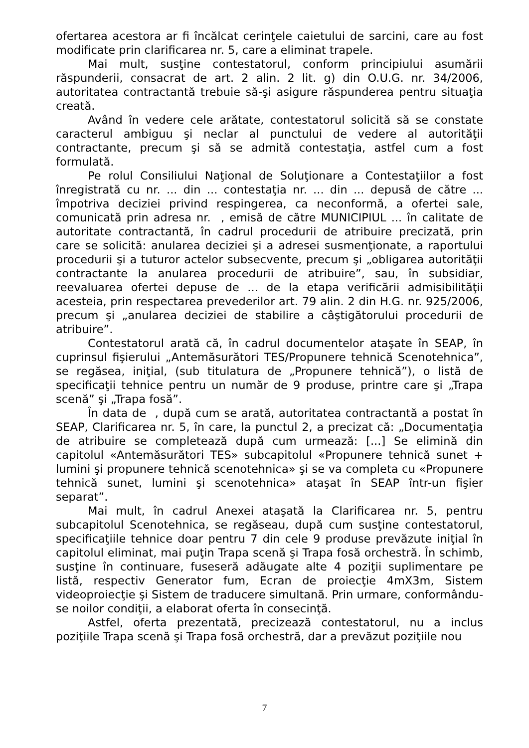ofertarea acestora ar fi încălcat cerinţele caietului de sarcini, care au fost modificate prin clarificarea nr. 5, care a eliminat trapele.
Mai mult, susţine contestatorul, conform principiului asumării răspunderii, consacrat de art. 2 alin. 2 lit. g) din O.U.G. nr. 34/2006, autoritatea contractantă trebuie să-şi asigure răspunderea pentru situaţia creată.
Având în vedere cele arătate, contestatorul solicită să se constate caracterul ambiguu şi neclar al punctului de vedere al autorităţii contractante, precum şi să se admită contestaţia, astfel cum a fost formulată.
Pe rolul Consiliului Naţional de Soluţionare a Contestaţiilor a fost înregistrată cu nr. ... din ... contestaţia nr. ... din ... depusă de către ... împotriva deciziei privind respingerea, ca neconformă, a ofertei sale, comunicată prin adresa nr. , emisă de către MUNICIPIUL ... în calitate de autoritate contractantă, în cadrul procedurii de atribuire precizată, prin care se solicită: anularea deciziei şi a adresei susmenţionate, a raportului procedurii şi a tuturor actelor subsecvente, precum şi „obligarea autorităţii contractante la anularea procedurii de atribuire”, sau, în subsidiar, reevaluarea ofertei depuse de ... de la etapa verificării admisibilităţii acesteia, prin respectarea prevederilor art. 79 alin. 2 din H.G. nr. 925/2006, precum şi „anularea deciziei de stabilire a câştigătorului procedurii de atribuire”.
Contestatorul arată că, în cadrul documentelor ataşate în SEAP, în cuprinsul fişierului „Antemăsurători TES/Propunere tehnică Scenotehnica”, se regăsea, iniţial, (sub titulatura de „Propunere tehnică”), o listă de specificaţii tehnice pentru un număr de 9 produse, printre care şi „Trapa scenă” şi „Trapa fosă”.
În data de , după cum se arată, autoritatea contractantă a postat în SEAP, Clarificarea nr. 5, în care, la punctul 2, a precizat că: „Documentaţia de atribuire se completează după cum urmează: [...] Se elimină din capitolul «Antemăsurători TES» subcapitolul «Propunere tehnică sunet + lumini şi propunere tehnică scenotehnica» şi se va completa cu «Propunere tehnică sunet, lumini şi scenotehnica» ataşat în SEAP într-un fişier separat”.
Mai mult, în cadrul Anexei ataşată la Clarificarea nr. 5, pentru subcapitolul Scenotehnica, se regăseau, după cum susţine contestatorul, specificaţiile tehnice doar pentru 7 din cele 9 produse prevăzute iniţial în capitolul eliminat, mai puţin Trapa scenă şi Trapa fosă orchestră. În schimb, susţine în continuare, fuseseră adăugate alte 4 poziţii suplimentare pe listă, respectiv Generator fum, Ecran de proiecţie 4mX3m, Sistem videoproiecţie şi Sistem de traducere simultană. Prin urmare, conformându-se noilor condiţii, a elaborat oferta în consecinţă.
Astfel, oferta prezentată, precizează contestatorul, nu a inclus poziţiile Trapa scenă şi Trapa fosă orchestră, dar a prevăzut poziţiile nou
7